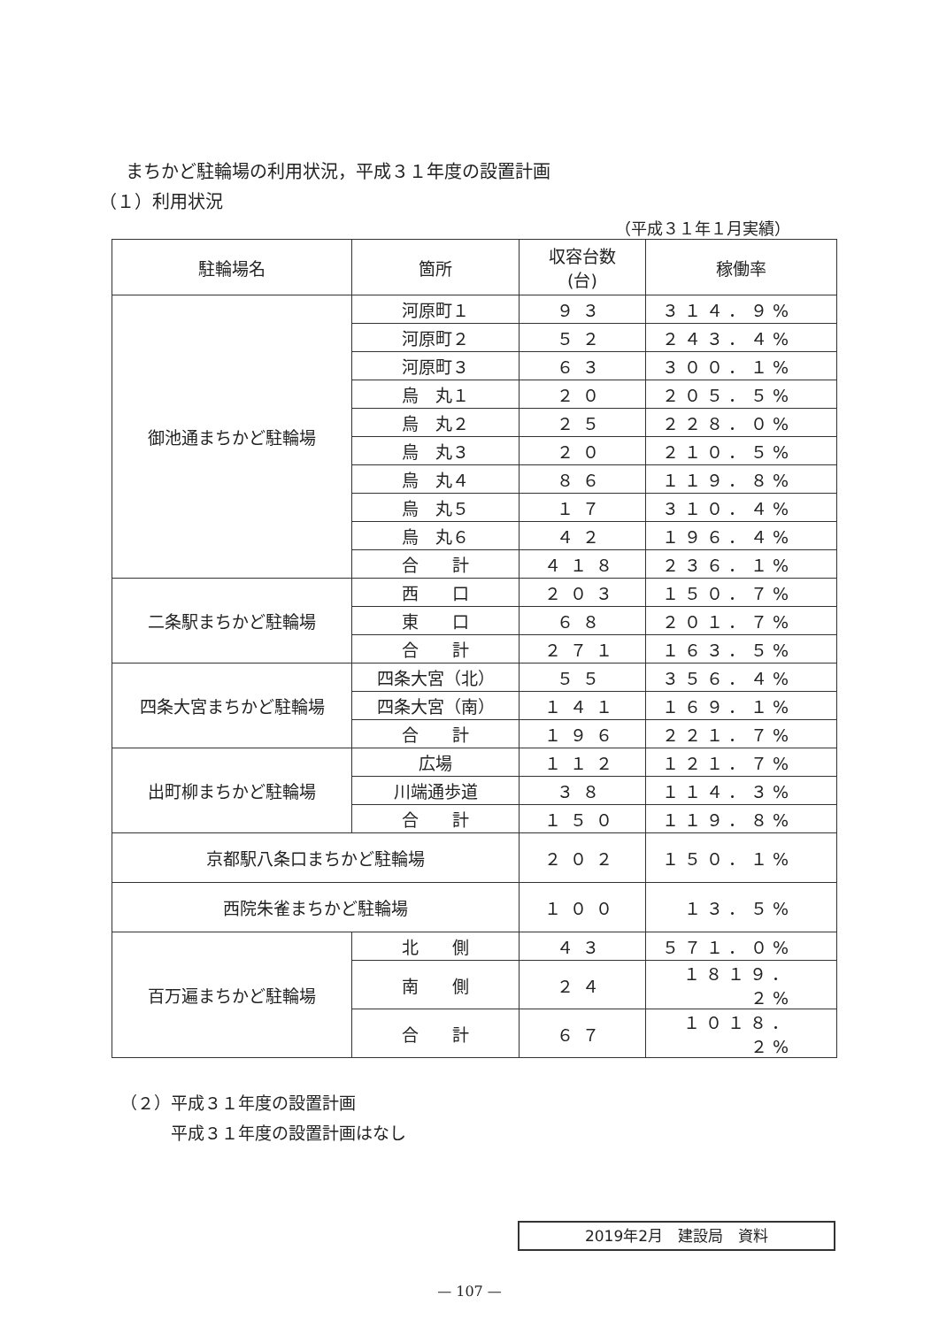まちかど駐輪場の利用状況，平成３１年度の設置計画
（１）利用状況
（平成３１年１月実績）
| 駐輪場名 | 箇所 | 収容台数 (台) | 稼働率 |
| --- | --- | --- | --- |
| 御池通まちかど駐輪場 | 河原町１ | ９３ | ３１４．９% |
| | 河原町２ | ５２ | ２４３．４% |
| | 河原町３ | ６３ | ３００．１% |
| | 烏 丸１ | ２０ | ２０５．５% |
| | 烏 丸２ | ２５ | ２２８．０% |
| | 烏 丸３ | ２０ | ２１０．５% |
| | 烏 丸４ | ８６ | １１９．８% |
| | 烏 丸５ | １７ | ３１０．４% |
| | 烏 丸６ | ４２ | １９６．４% |
| | 合 計 | ４１８ | ２３６．１% |
| 二条駅まちかど駐輪場 | 西 口 | ２０３ | １５０．７% |
| | 東 口 | ６８ | ２０１．７% |
| | 合 計 | ２７１ | １６３．５% |
| 四条大宮まちかど駐輪場 | 四条大宮（北） | ５５ | ３５６．４% |
| | 四条大宮（南） | １４１ | １６９．１% |
| | 合 計 | １９６ | ２２１．７% |
| 出町柳まちかど駐輪場 | 広場 | １１２ | １２１．７% |
| | 川端通歩道 | ３８ | １１４．３% |
| | 合 計 | １５０ | １１９．８% |
| 京都駅八条口まちかど駐輪場 | | ２０２ | １５０．１% |
| 西院朱雀まちかど駐輪場 | | １００ | １３．５% |
| 百万遍まちかど駐輪場 | 北 側 | ４３ | ５７１．０% |
| | 南 側 | ２４ | １８１９．２% |
| | 合 計 | ６７ | １０１８．２% |
（２）平成３１年度の設置計画
　　　平成３１年度の設置計画はなし
2019年2月　建設局　資料
— 107 —